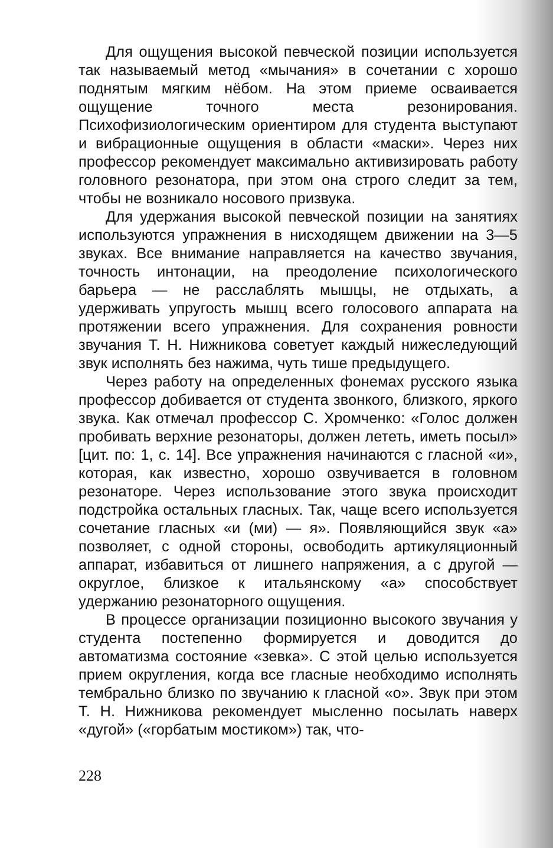Для ощущения высокой певческой позиции используется так называемый метод «мычания» в сочетании с хорошо поднятым мягким нёбом. На этом приеме осваивается ощущение точного места резонирования. Психофизиологическим ориентиром для студента выступают и вибрационные ощущения в области «маски». Через них профессор рекомендует максимально активизировать работу головного резонатора, при этом она строго следит за тем, чтобы не возникало носового призвука.
Для удержания высокой певческой позиции на занятиях используются упражнения в нисходящем движении на 3—5 звуках. Все внимание направляется на качество звучания, точность интонации, на преодоление психологического барьера — не расслаблять мышцы, не отдыхать, а удерживать упругость мышц всего голосового аппарата на протяжении всего упражнения. Для сохранения ровности звучания Т. Н. Нижникова советует каждый нижеследующий звук исполнять без нажима, чуть тише предыдущего.
Через работу на определенных фонемах русского языка профессор добивается от студента звонкого, близкого, яркого звука. Как отмечал профессор С. Хромченко: «Голос должен пробивать верхние резонаторы, должен лететь, иметь посыл» [цит. по: 1, с. 14]. Все упражнения начинаются с гласной «и», которая, как известно, хорошо озвучивается в головном резонаторе. Через использование этого звука происходит подстройка остальных гласных. Так, чаще всего используется сочетание гласных «и (ми) — я». Появляющийся звук «а» позволяет, с одной стороны, освободить артикуляционный аппарат, избавиться от лишнего напряжения, а с другой — округлое, близкое к итальянскому «а» способствует удержанию резонаторного ощущения.
В процессе организации позиционно высокого звучания у студента постепенно формируется и доводится до автоматизма состояние «зевка». С этой целью используется прием округления, когда все гласные необходимо исполнять тембрально близко по звучанию к гласной «о». Звук при этом Т. Н. Нижникова рекомендует мысленно посылать наверх «дугой» («горбатым мостиком») так, что-
228